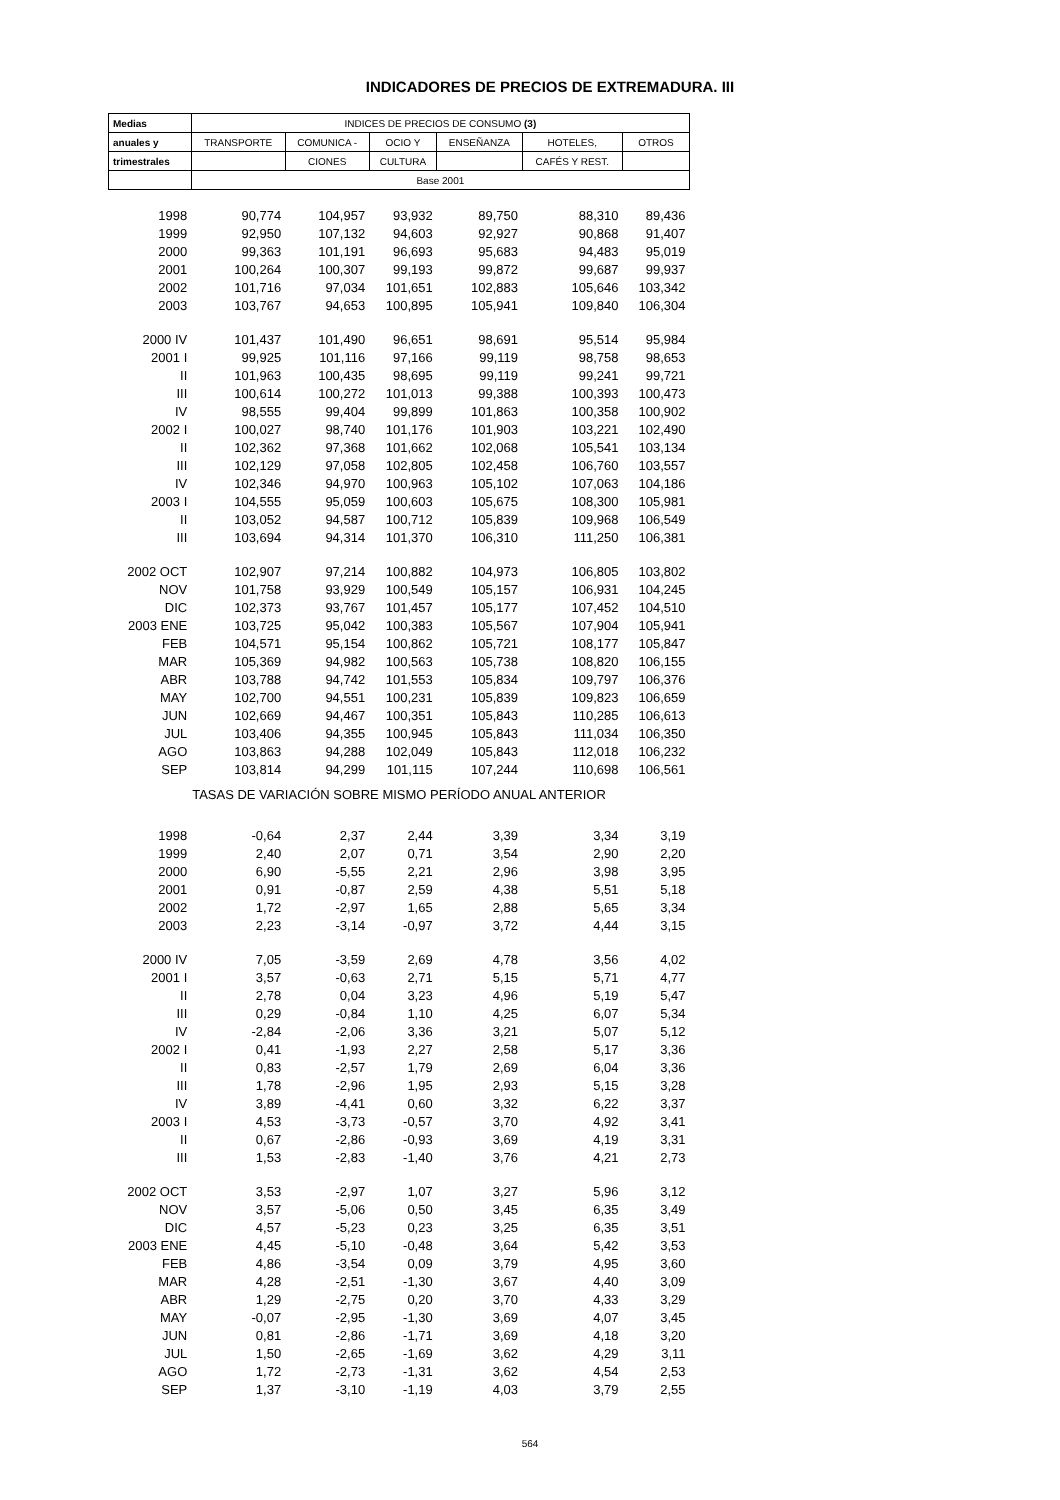INDICADORES DE PRECIOS DE EXTREMADURA. III
| Medias | INDICES DE PRECIOS DE CONSUMO (3) | | | | | |
| --- | --- | --- | --- | --- | --- | --- |
| anuales y | TRANSPORTE | COMUNICA - | OCIO Y | ENSEÑANZA | HOTELES, | OTROS |
| trimestrales | | CIONES | CULTURA | | CAFÉS Y REST. | |
| | Base 2001 | | | | | |
| 1998 | 90,774 | 104,957 | 93,932 | 89,750 | 88,310 | 89,436 |
| 1999 | 92,950 | 107,132 | 94,603 | 92,927 | 90,868 | 91,407 |
| 2000 | 99,363 | 101,191 | 96,693 | 95,683 | 94,483 | 95,019 |
| 2001 | 100,264 | 100,307 | 99,193 | 99,872 | 99,687 | 99,937 |
| 2002 | 101,716 | 97,034 | 101,651 | 102,883 | 105,646 | 103,342 |
| 2003 | 103,767 | 94,653 | 100,895 | 105,941 | 109,840 | 106,304 |
| 2000 IV | 101,437 | 101,490 | 96,651 | 98,691 | 95,514 | 95,984 |
| 2001 I | 99,925 | 101,116 | 97,166 | 99,119 | 98,758 | 98,653 |
| II | 101,963 | 100,435 | 98,695 | 99,119 | 99,241 | 99,721 |
| III | 100,614 | 100,272 | 101,013 | 99,388 | 100,393 | 100,473 |
| IV | 98,555 | 99,404 | 99,899 | 101,863 | 100,358 | 100,902 |
| 2002 I | 100,027 | 98,740 | 101,176 | 101,903 | 103,221 | 102,490 |
| II | 102,362 | 97,368 | 101,662 | 102,068 | 105,541 | 103,134 |
| III | 102,129 | 97,058 | 102,805 | 102,458 | 106,760 | 103,557 |
| IV | 102,346 | 94,970 | 100,963 | 105,102 | 107,063 | 104,186 |
| 2003 I | 104,555 | 95,059 | 100,603 | 105,675 | 108,300 | 105,981 |
| II | 103,052 | 94,587 | 100,712 | 105,839 | 109,968 | 106,549 |
| III | 103,694 | 94,314 | 101,370 | 106,310 | 111,250 | 106,381 |
| 2002 OCT | 102,907 | 97,214 | 100,882 | 104,973 | 106,805 | 103,802 |
| NOV | 101,758 | 93,929 | 100,549 | 105,157 | 106,931 | 104,245 |
| DIC | 102,373 | 93,767 | 101,457 | 105,177 | 107,452 | 104,510 |
| 2003 ENE | 103,725 | 95,042 | 100,383 | 105,567 | 107,904 | 105,941 |
| FEB | 104,571 | 95,154 | 100,862 | 105,721 | 108,177 | 105,847 |
| MAR | 105,369 | 94,982 | 100,563 | 105,738 | 108,820 | 106,155 |
| ABR | 103,788 | 94,742 | 101,553 | 105,834 | 109,797 | 106,376 |
| MAY | 102,700 | 94,551 | 100,231 | 105,839 | 109,823 | 106,659 |
| JUN | 102,669 | 94,467 | 100,351 | 105,843 | 110,285 | 106,613 |
| JUL | 103,406 | 94,355 | 100,945 | 105,843 | 111,034 | 106,350 |
| AGO | 103,863 | 94,288 | 102,049 | 105,843 | 112,018 | 106,232 |
| SEP | 103,814 | 94,299 | 101,115 | 107,244 | 110,698 | 106,561 |
| TASAS DE VARIACIÓN SOBRE MISMO PERÍODO ANUAL ANTERIOR | | | | | | |
| 1998 | -0,64 | 2,37 | 2,44 | 3,39 | 3,34 | 3,19 |
| 1999 | 2,40 | 2,07 | 0,71 | 3,54 | 2,90 | 2,20 |
| 2000 | 6,90 | -5,55 | 2,21 | 2,96 | 3,98 | 3,95 |
| 2001 | 0,91 | -0,87 | 2,59 | 4,38 | 5,51 | 5,18 |
| 2002 | 1,72 | -2,97 | 1,65 | 2,88 | 5,65 | 3,34 |
| 2003 | 2,23 | -3,14 | -0,97 | 3,72 | 4,44 | 3,15 |
| 2000 IV | 7,05 | -3,59 | 2,69 | 4,78 | 3,56 | 4,02 |
| 2001 I | 3,57 | -0,63 | 2,71 | 5,15 | 5,71 | 4,77 |
| II | 2,78 | 0,04 | 3,23 | 4,96 | 5,19 | 5,47 |
| III | 0,29 | -0,84 | 1,10 | 4,25 | 6,07 | 5,34 |
| IV | -2,84 | -2,06 | 3,36 | 3,21 | 5,07 | 5,12 |
| 2002 I | 0,41 | -1,93 | 2,27 | 2,58 | 5,17 | 3,36 |
| II | 0,83 | -2,57 | 1,79 | 2,69 | 6,04 | 3,36 |
| III | 1,78 | -2,96 | 1,95 | 2,93 | 5,15 | 3,28 |
| IV | 3,89 | -4,41 | 0,60 | 3,32 | 6,22 | 3,37 |
| 2003 I | 4,53 | -3,73 | -0,57 | 3,70 | 4,92 | 3,41 |
| II | 0,67 | -2,86 | -0,93 | 3,69 | 4,19 | 3,31 |
| III | 1,53 | -2,83 | -1,40 | 3,76 | 4,21 | 2,73 |
| 2002 OCT | 3,53 | -2,97 | 1,07 | 3,27 | 5,96 | 3,12 |
| NOV | 3,57 | -5,06 | 0,50 | 3,45 | 6,35 | 3,49 |
| DIC | 4,57 | -5,23 | 0,23 | 3,25 | 6,35 | 3,51 |
| 2003 ENE | 4,45 | -5,10 | -0,48 | 3,64 | 5,42 | 3,53 |
| FEB | 4,86 | -3,54 | 0,09 | 3,79 | 4,95 | 3,60 |
| MAR | 4,28 | -2,51 | -1,30 | 3,67 | 4,40 | 3,09 |
| ABR | 1,29 | -2,75 | 0,20 | 3,70 | 4,33 | 3,29 |
| MAY | -0,07 | -2,95 | -1,30 | 3,69 | 4,07 | 3,45 |
| JUN | 0,81 | -2,86 | -1,71 | 3,69 | 4,18 | 3,20 |
| JUL | 1,50 | -2,65 | -1,69 | 3,62 | 4,29 | 3,11 |
| AGO | 1,72 | -2,73 | -1,31 | 3,62 | 4,54 | 2,53 |
| SEP | 1,37 | -3,10 | -1,19 | 4,03 | 3,79 | 2,55 |
564